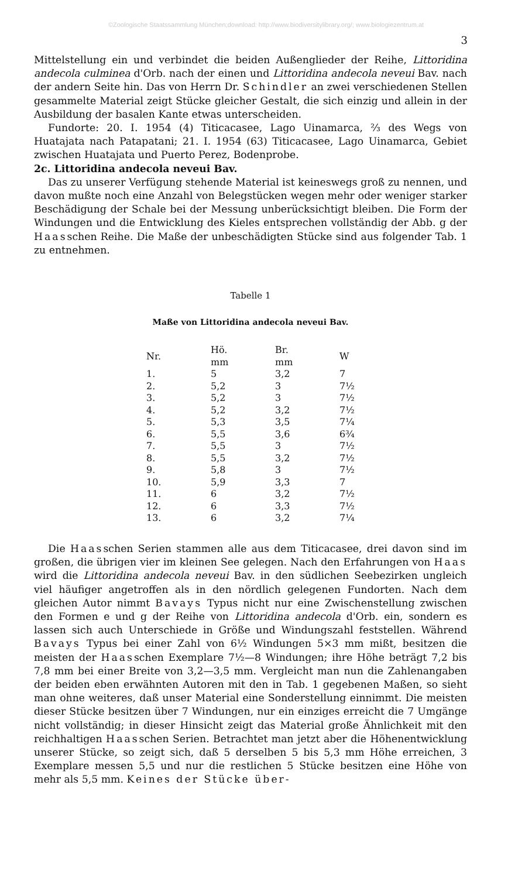©Zoologische Staatssammlung München;download: http://www.biodiversitylibrary.org/; www.biologiezentrum.at
3
Mittelstellung ein und verbindet die beiden Außenglieder der Reihe, Littoridina andecola culminea d'Orb. nach der einen und Littoridina andecola neveui Bav. nach der andern Seite hin. Das von Herrn Dr. Schindler an zwei verschiedenen Stellen gesammelte Material zeigt Stücke gleicher Gestalt, die sich einzig und allein in der Ausbildung der basalen Kante etwas unterscheiden.
Fundorte: 20. I. 1954 (4) Titicacasee, Lago Uinamarca, ⅔ des Wegs von Huatajata nach Patapatani; 21. I. 1954 (63) Titicacasee, Lago Uinamarca, Gebiet zwischen Huatajata und Puerto Perez, Bodenprobe.
2c. Littoridina andecola neveui Bav.
Das zu unserer Verfügung stehende Material ist keineswegs groß zu nennen, und davon mußte noch eine Anzahl von Belegstücken wegen mehr oder weniger starker Beschädigung der Schale bei der Messung unberücksichtigt bleiben. Die Form der Windungen und die Entwicklung des Kieles entsprechen vollständig der Abb. g der Haasschen Reihe. Die Maße der unbeschädigten Stücke sind aus folgender Tab. 1 zu entnehmen.
Tabelle 1
Maße von Littoridina andecola neveui Bav.
| Nr. | Hö. mm | Br. mm | W |
| --- | --- | --- | --- |
| 1. | 5 | 3,2 | 7 |
| 2. | 5,2 | 3 | 7½ |
| 3. | 5,2 | 3 | 7½ |
| 4. | 5,2 | 3,2 | 7½ |
| 5. | 5,3 | 3,5 | 7¼ |
| 6. | 5,5 | 3,6 | 6¾ |
| 7. | 5,5 | 3 | 7½ |
| 8. | 5,5 | 3,2 | 7½ |
| 9. | 5,8 | 3 | 7½ |
| 10. | 5,9 | 3,3 | 7 |
| 11. | 6 | 3,2 | 7½ |
| 12. | 6 | 3,3 | 7½ |
| 13. | 6 | 3,2 | 7¼ |
Die Haasschen Serien stammen alle aus dem Titicacasee, drei davon sind im großen, die übrigen vier im kleinen See gelegen. Nach den Erfahrungen von Haas wird die Littoridina andecola neveui Bav. in den südlichen Seebezirken ungleich viel häufiger angetroffen als in den nördlich gelegenen Fundorten. Nach dem gleichen Autor nimmt Bavays Typus nicht nur eine Zwischenstellung zwischen den Formen e und g der Reihe von Littoridina andecola d'Orb. ein, sondern es lassen sich auch Unterschiede in Größe und Windungszahl feststellen. Während Bavays Typus bei einer Zahl von 6½ Windungen 5×3 mm mißt, besitzen die meisten der Haasschen Exemplare 7½—8 Windungen; ihre Höhe beträgt 7,2 bis 7,8 mm bei einer Breite von 3,2—3,5 mm. Vergleicht man nun die Zahlenangaben der beiden eben erwähnten Autoren mit den in Tab. 1 gegebenen Maßen, so sieht man ohne weiteres, daß unser Material eine Sonderstellung einnimmt. Die meisten dieser Stücke besitzen über 7 Windungen, nur ein einziges erreicht die 7 Umgänge nicht vollständig; in dieser Hinsicht zeigt das Material große Ähnlichkeit mit den reichhaltigen Haasschen Serien. Betrachtet man jetzt aber die Höhenentwicklung unserer Stücke, so zeigt sich, daß 5 derselben 5 bis 5,3 mm Höhe erreichen, 3 Exemplare messen 5,5 und nur die restlichen 5 Stücke besitzen eine Höhe von mehr als 5,5 mm. Keines der Stücke über-